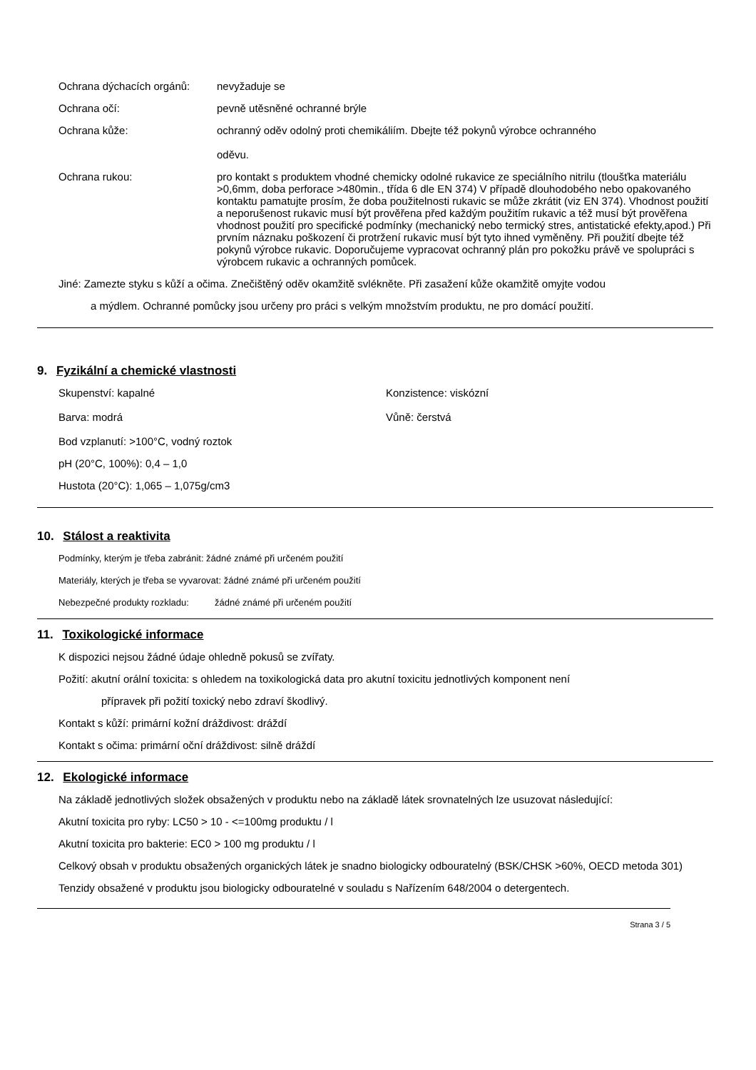Ochrana dýchacích orgánů: nevyžaduje se
Ochrana očí: pevně utěsněné ochranné brýle
Ochrana kůže: ochranný oděv odolný proti chemikáliím. Dbejte též pokynů výrobce ochranného
oděvu.
Ochrana rukou: pro kontakt s produktem vhodné chemicky odolné rukavice ze speciálního nitrilu (tloušťka materiálu >0,6mm, doba perforace >480min., třída 6 dle EN 374) V případě dlouhodobého nebo opakovaného kontaktu pamatujte prosím, že doba použitelnosti rukavic se může zkrátit (viz EN 374). Vhodnost použití a neporušenost rukavic musí být prověřena před každým použitím rukavic a též musí být prověřena vhodnost použití pro specifické podmínky (mechanický nebo termický stres, antistatické efekty,apod.) Při prvním náznaku poškození či protržení rukavic musí být tyto ihned vyměněny. Při použití dbejte též pokynů výrobce rukavic. Doporučujeme vypracovat ochranný plán pro pokožku právě ve spolupráci s výrobcem rukavic a ochranných pomůcek.
Jiné: Zamezte styku s kůží a očima. Znečištěný oděv okamžitě svlékněte. Při zasažení kůže okamžitě omyjte vodou
a mýdlem. Ochranné pomůcky jsou určeny pro práci s velkým množstvím produktu, ne pro domácí použití.
9. Fyzikální a chemické vlastnosti
Skupenství: kapalné Konzistence: viskózní
Barva: modrá Vůně: čerstvá
Bod vzplanutí: >100°C, vodný roztok
pH (20°C, 100%): 0,4 – 1,0
Hustota (20°C): 1,065 – 1,075g/cm3
10. Stálost a reaktivita
Podmínky, kterým je třeba zabránit: žádné známé při určeném použití
Materiály, kterých je třeba se vyvarovat: žádné známé při určeném použití
Nebezpečné produkty rozkladu: žádné známé při určeném použití
11. Toxikologické informace
K dispozici nejsou žádné údaje ohledně pokusů se zvířaty.
Požití: akutní orální toxicita: s ohledem na toxikologická data pro akutní toxicitu jednotlivých komponent není
přípravek při požití toxický nebo zdraví škodlivý.
Kontakt s kůží: primární kožní dráždivost: dráždí
Kontakt s očima: primární oční dráždivost: silně dráždí
12. Ekologické informace
Na základě jednotlivých složek obsažených v produktu nebo na základě látek srovnatelných lze usuzovat následující:
Akutní toxicita pro ryby: LC50 > 10 - <=100mg produktu / l
Akutní toxicita pro bakterie: EC0 > 100 mg produktu / l
Celkový obsah v produktu obsažených organických látek je snadno biologicky odbouratelný (BSK/CHSK >60%, OECD metoda 301)
Tenzidy obsažené v produktu jsou biologicky odbouratelné v souladu s Nařízením 648/2004 o detergentech.
Strana 3 / 5